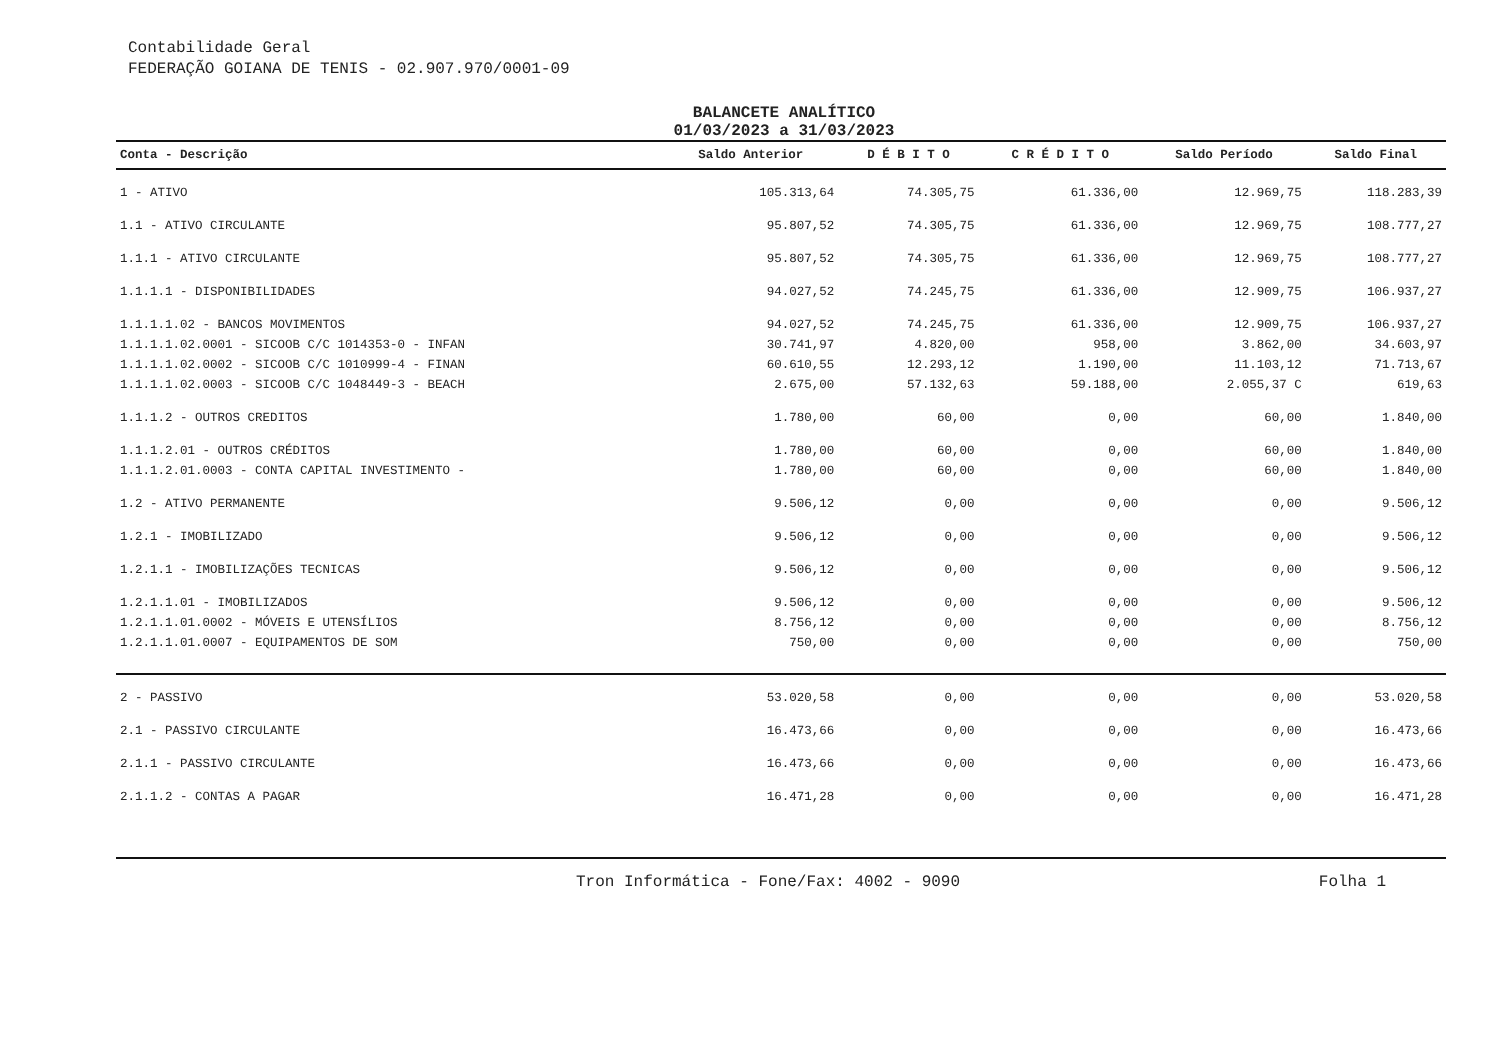Contabilidade Geral
FEDERAÇÃO GOIANA DE TENIS - 02.907.970/0001-09
BALANCETE ANALÍTICO
01/03/2023 a 31/03/2023
| Conta - Descrição | Saldo Anterior | D É B I T O | C R É D I T O | Saldo Período | Saldo Final |
| --- | --- | --- | --- | --- | --- |
| 1 - ATIVO | 105.313,64 | 74.305,75 | 61.336,00 | 12.969,75 | 118.283,39 |
| 1.1 - ATIVO CIRCULANTE | 95.807,52 | 74.305,75 | 61.336,00 | 12.969,75 | 108.777,27 |
| 1.1.1 - ATIVO CIRCULANTE | 95.807,52 | 74.305,75 | 61.336,00 | 12.969,75 | 108.777,27 |
| 1.1.1.1 - DISPONIBILIDADES | 94.027,52 | 74.245,75 | 61.336,00 | 12.909,75 | 106.937,27 |
| 1.1.1.1.02 - BANCOS MOVIMENTOS | 94.027,52 | 74.245,75 | 61.336,00 | 12.909,75 | 106.937,27 |
| 1.1.1.1.02.0001 - SICOOB C/C 1014353-0 - INFAN | 30.741,97 | 4.820,00 | 958,00 | 3.862,00 | 34.603,97 |
| 1.1.1.1.02.0002 - SICOOB C/C 1010999-4 - FINAN | 60.610,55 | 12.293,12 | 1.190,00 | 11.103,12 | 71.713,67 |
| 1.1.1.1.02.0003 - SICOOB C/C 1048449-3 - BEACH | 2.675,00 | 57.132,63 | 59.188,00 | 2.055,37 C | 619,63 |
| 1.1.1.2 - OUTROS CREDITOS | 1.780,00 | 60,00 | 0,00 | 60,00 | 1.840,00 |
| 1.1.1.2.01 - OUTROS CRÉDITOS | 1.780,00 | 60,00 | 0,00 | 60,00 | 1.840,00 |
| 1.1.1.2.01.0003 - CONTA CAPITAL INVESTIMENTO - | 1.780,00 | 60,00 | 0,00 | 60,00 | 1.840,00 |
| 1.2 - ATIVO PERMANENTE | 9.506,12 | 0,00 | 0,00 | 0,00 | 9.506,12 |
| 1.2.1 - IMOBILIZADO | 9.506,12 | 0,00 | 0,00 | 0,00 | 9.506,12 |
| 1.2.1.1 - IMOBILIZAÇÕES TECNICAS | 9.506,12 | 0,00 | 0,00 | 0,00 | 9.506,12 |
| 1.2.1.1.01 - IMOBILIZADOS | 9.506,12 | 0,00 | 0,00 | 0,00 | 9.506,12 |
| 1.2.1.1.01.0002 - MÓVEIS E UTENSÍLIOS | 8.756,12 | 0,00 | 0,00 | 0,00 | 8.756,12 |
| 1.2.1.1.01.0007 - EQUIPAMENTOS DE SOM | 750,00 | 0,00 | 0,00 | 0,00 | 750,00 |
| 2 - PASSIVO | 53.020,58 | 0,00 | 0,00 | 0,00 | 53.020,58 |
| 2.1 - PASSIVO CIRCULANTE | 16.473,66 | 0,00 | 0,00 | 0,00 | 16.473,66 |
| 2.1.1 - PASSIVO CIRCULANTE | 16.473,66 | 0,00 | 0,00 | 0,00 | 16.473,66 |
| 2.1.1.2 - CONTAS A PAGAR | 16.471,28 | 0,00 | 0,00 | 0,00 | 16.471,28 |
Tron Informática - Fone/Fax: 4002 - 9090 Folha 1